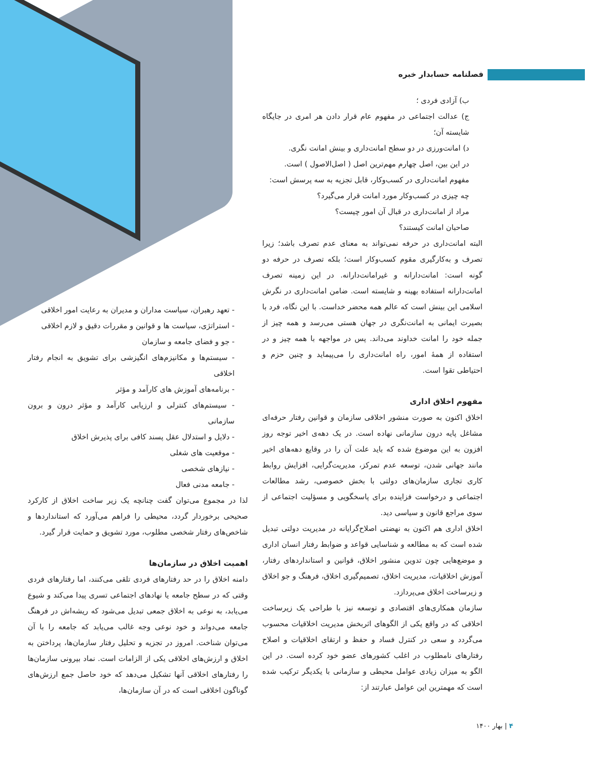فصلنامه حسابدار خبره
ب) آزادی فردی ؛
ج) عدالت اجتماعی در مفهوم عام قرار دادن هر امری در جایگاه شایسته آن؛
د) امانت‌ورزی در دو سطح امانت‌داری و بینش امانت نگری.
در این بین، اصل چهارم مهم‌ترین اصل ( اصل‌الاصول ) است.
مفهوم امانت‌داری در کسب‌وکار، قابل تجزیه به سه پرسش است:
چه چیزی در کسب‌وکار مورد امانت قرار می‌گیرد؟
مراد از امانت‌داری در قبال آن امور چیست؟
صاحبان امانت کیستند؟
البته امانت‌داری در حرفه نمی‌تواند به معنای عدم تصرف باشد؛ زیرا تصرف و به‌کارگیری مقوم کسب‌وکار است؛ بلکه تصرف در حرفه دو گونه است: امانت‌دارانه و غیرامانت‌دارانه. در این زمینه تصرف امانت‌دارانه استفاده بهینه و شایسته است. ضامن امانت‌داری در نگرش اسلامی این بینش است که عالم همه محضر خداست. با این نگاه، فرد با بصیرت ایمانی به امانت‌نگری در جهان هستی می‌رسد و همه چیز از جمله خود را امانت خداوند می‌داند. پس در مواجهه با همه چیز و در استفاده از همهٔ امور، راه امانت‌داری را می‌پیماید و چنین حزم و احتیاطی تقوا است.
مفهوم اخلاق اداری
اخلاق اکنون به صورت منشور اخلاقی سازمان و قوانین رفتار حرفه‌ای مشاغل پایه درون سازمانی نهاده است. در یک دهه‌ی اخیر توجه روز افزون به این موضوع شده که باید علت آن را در وقایع دهه‌های اخیر مانند جهانی شدن، توسعه عدم تمرکز، مدیریت‌گرایی، افزایش روابط کاری تجاری سازمان‌های دولتی با بخش خصوصی، رشد مطالعات اجتماعی و درخواست فزاینده برای پاسخگویی و مسؤلیت اجتماعی از سوی مراجع قانون و سیاسی دید.
اخلاق اداری هم اکنون به نهضتی اصلاح‌گرایانه در مدیریت دولتی تبدیل شده است که به مطالعه و شناسایی قواعد و ضوابط رفتار انسان اداری و موضع‌هایی چون تدوین منشور اخلاق، قوانین و استانداردهای رفتار، آموزش اخلاقیات، مدیریت اخلاق، تصمیم‌گیری اخلاق، فرهنگ و جو اخلاق و زیرساخت اخلاق می‌پردازد.
سازمان همکاری‌های اقتصادی و توسعه نیز با طراحی یک زیرساخت اخلاقی که در واقع یکی از الگوهای اثربخش مدیریت اخلاقیات محسوب می‌گردد و سعی در کنترل فساد و حفظ و ارتقای اخلاقیات و اصلاح رفتارهای نامطلوب در اغلب کشورهای عضو خود کرده است. در این الگو به میزان زیادی عوامل محیطی و سازمانی با یکدیگر ترکیب شده است که مهمترین این عوامل عبارتند از:
- تعهد رهبران، سیاست مداران و مدیران به رعایت امور اخلاقی
- استراتژی، سیاست ها و قوانین و مقررات دقیق و لازم اخلاقی
- جو و فضای جامعه و سازمان
- سیستم‌ها و مکانیزم‌های انگیزشی برای تشویق به انجام رفتار اخلاقی
- برنامه‌های آموزش های کارآمد و مؤثر
- سیستم‌های کنترلی و ارزیابی کارآمد و مؤثر درون و برون سازمانی
- دلایل و استدلال عقل پسند کافی برای پذیرش اخلاق
- موقعیت های شغلی
- نیازهای شخصی
- جامعه مدنی فعال
لذا در مجموع می‌توان گفت چنانچه یک زیر ساخت اخلاق از کارکرد صحیحی برخوردار گردد، محیطی را فراهم می‌آورد که استانداردها و شاخص‌های رفتار شخصی مطلوب، مورد تشویق و حمایت قرار گیرد.
اهمیت اخلاق در سازمان‌ها
دامنه اخلاق را در حد رفتارهای فردی تلقی می‌کنند، اما رفتارهای فردی وقتی که در سطح جامعه یا نهادهای اجتماعی تسری پیدا می‌کند و شیوع می‌یابد، به نوعی به اخلاق جمعی تبدیل می‌شود که ریشه‌اش در فرهنگ جامعه می‌دواند و خود نوعی وجه غالب می‌یابد که جامعه را با آن می‌توان شناخت. امروز در تجزیه و تحلیل رفتار سازمان‌ها، پرداختن به اخلاق و ارزش‌های اخلاقی یکی از الزامات است. نماد بیرونی سازمان‌ها را رفتارهای اخلاقی آنها تشکیل می‌دهد که خود حاصل جمع ارزش‌های گوناگون اخلاقی است که در آن سازمان‌ها،
۴ | بهار ۱۴۰۰